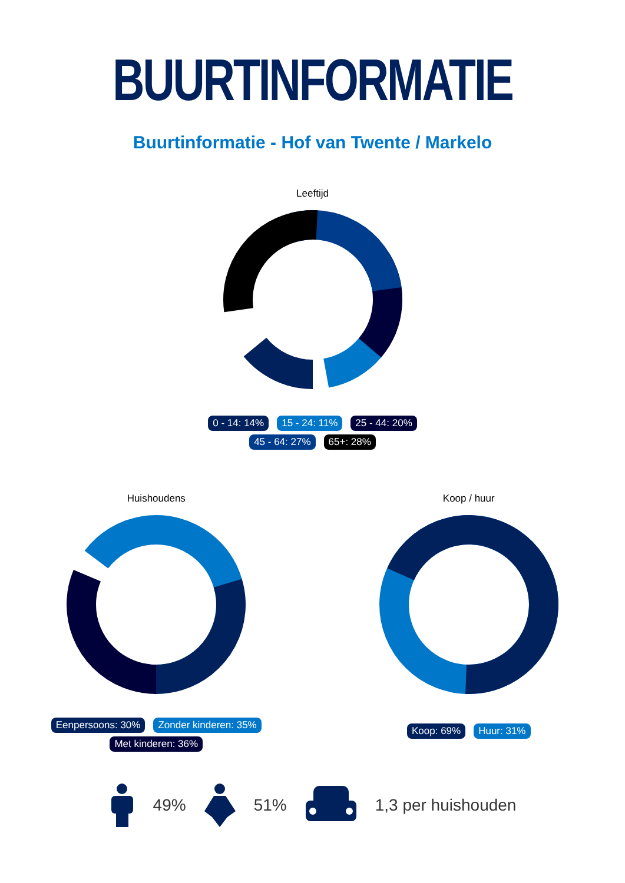BUURTINFORMATIE
Buurtinformatie - Hof van Twente / Markelo
Leeftijd
0 - 14: 14% 15 - 24: 11% 25 - 44: 20%
45 - 64: 27% 65+: 28%
Huishoudens
Eenpersoons: 30% Zonder kinderen: 35%
Met kinderen: 36%
Koop / huur
Koop: 69% Huur: 31%
49% 51% 1,3 per huishouden